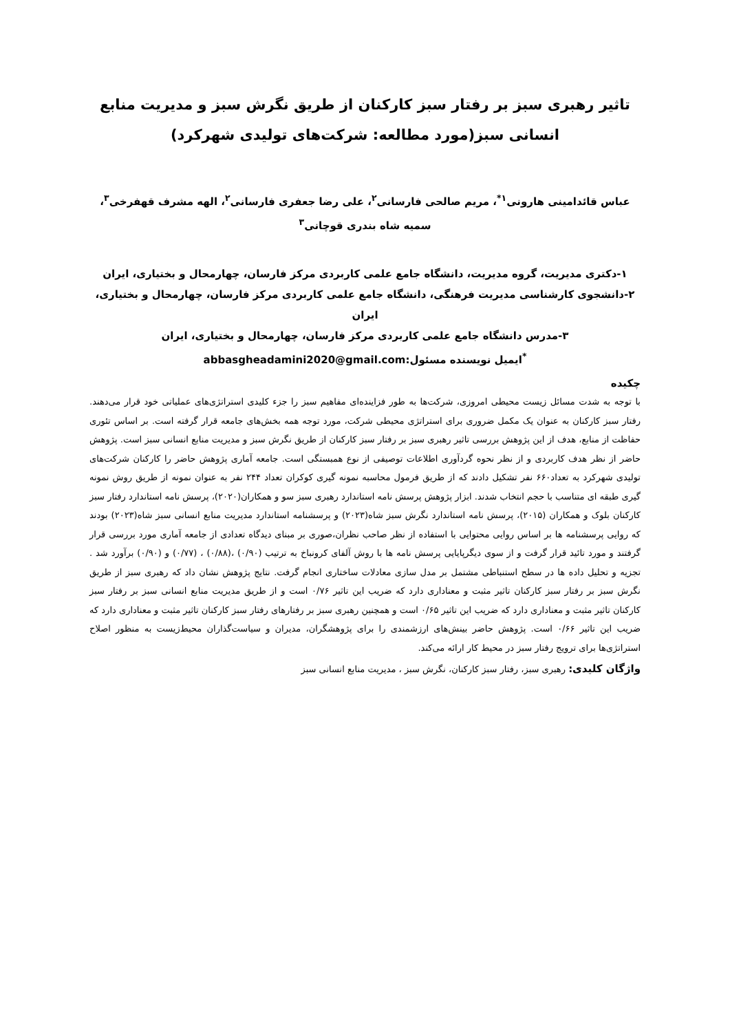تاثیر رهبری سبز بر رفتار سبز کارکنان از طریق نگرش سبز و مدیریت منابع انسانی سبز(مورد مطالعه: شرکت‌های تولیدی شهرکرد)
عباس قائدامینی هارونی<sup>۱*</sup>، مریم صالحی فارسانی<sup>۲</sup>، علی رضا جعفری فارسانی<sup>۲</sup>، الهه مشرف قهفرخی<sup>۳</sup>، سمیه شاه بندری قوچانی<sup>۳</sup>
۱-دکتری مدیریت، گروه مدیریت، دانشگاه جامع علمی کاربردی مرکز فارسان، چهارمحال و بختیاری، ایران
۲-دانشجوی کارشناسی مدیریت فرهنگی، دانشگاه جامع علمی کاربردی مرکز فارسان، چهارمحال و بختیاری، ایران
۳-مدرس دانشگاه جامع علمی کاربردی مرکز فارسان، چهارمحال و بختیاری، ایران
<sup>*</sup> ایمیل نویسنده مسئول:abbasgheadamini2020@gmail.com
چکیده
با توجه به شدت مسائل زیست محیطی امروزی، شرکت‌ها به طور فزاینده‌ای مفاهیم سبز را جزء کلیدی استراتژی‌های عملیاتی خود قرار می‌دهند. رفتار سبز کارکنان به عنوان یک مکمل ضروری برای استراتژی محیطی شرکت، مورد توجه همه بخش‌های جامعه قرار گرفته است. بر اساس تئوری حفاظت از منابع، هدف از این پژوهش بررسی تاثیر رهبری سبز بر رفتار سبز کارکنان از طریق نگرش سبز و مدیریت منابع انسانی سبز است. پژوهش حاضر از نظر هدف کاربردی و از نظر نحوه گردآوری اطلاعات توصیفی از نوع همبستگی است. جامعه آماری پژوهش حاضر را کارکنان شرکت‌های تولیدی شهرکرد به تعداد۶۶۰ نفر تشکیل دادند که از طریق فرمول محاسبه نمونه گیری کوکران تعداد ۲۴۴ نفر به عنوان نمونه از طریق روش نمونه گیری طبقه ای متناسب با حجم انتخاب شدند. ابزار پژوهش پرسش نامه استاندارد رهبری سبز سو و همکاران(۲۰۲۰)، پرسش نامه استاندارد رفتار سبز کارکنان بلوک و همکاران (۲۰۱۵)، پرسش نامه استاندارد نگرش سبز شاه(۲۰۲۳) و پرسشنامه استاندارد مدیریت منابع انسانی سبز شاه(۲۰۲۳) بودند که روایی پرسشنامه ها بر اساس روایی محتوایی با استفاده از نظر صاحب نظران،صوری بر مبنای دیدگاه تعدادی از جامعه آماری مورد بررسی قرار گرفتند و مورد تائید قرار گرفت و از سوی دیگرپایایی پرسش نامه ها با روش آلفای کرونباخ به ترتیب (۰/۹۰) ،(۰/۸۸) ، (۰/۷۷) و (۰/۹۰) برآورد شد . تجزیه و تحلیل داده ها در سطح استنباطی مشتمل بر مدل سازی معادلات ساختاری انجام گرفت. نتایج پژوهش نشان داد که رهبری سبز از طریق نگرش سبز بر رفتار سبز کارکنان تاثیر مثبت و معناداری دارد که ضریب این تاثیر ۰/۷۶ است و از طریق مدیریت منابع انسانی سبز بر رفتار سبز کارکنان تاثیر مثبت و معناداری دارد که ضریب این تاثیر ۰/۶۵ است و همچنین رهبری سبز بر رفتارهای رفتار سبز کارکنان تاثیر مثبت و معناداری دارد که ضریب این تاثیر ۰/۶۶ است. پژوهش حاضر بینش‌های ارزشمندی را برای پژوهشگران، مدیران و سیاست‌گذاران محیط‌زیست به منظور اصلاح استراتژی‌ها برای ترویج رفتار سبز در محیط کار ارائه می‌کند.
واژگان کلیدی: رهبری سبز، رفتار سبز کارکنان، نگرش سبز ، مدیریت منابع انسانی سبز